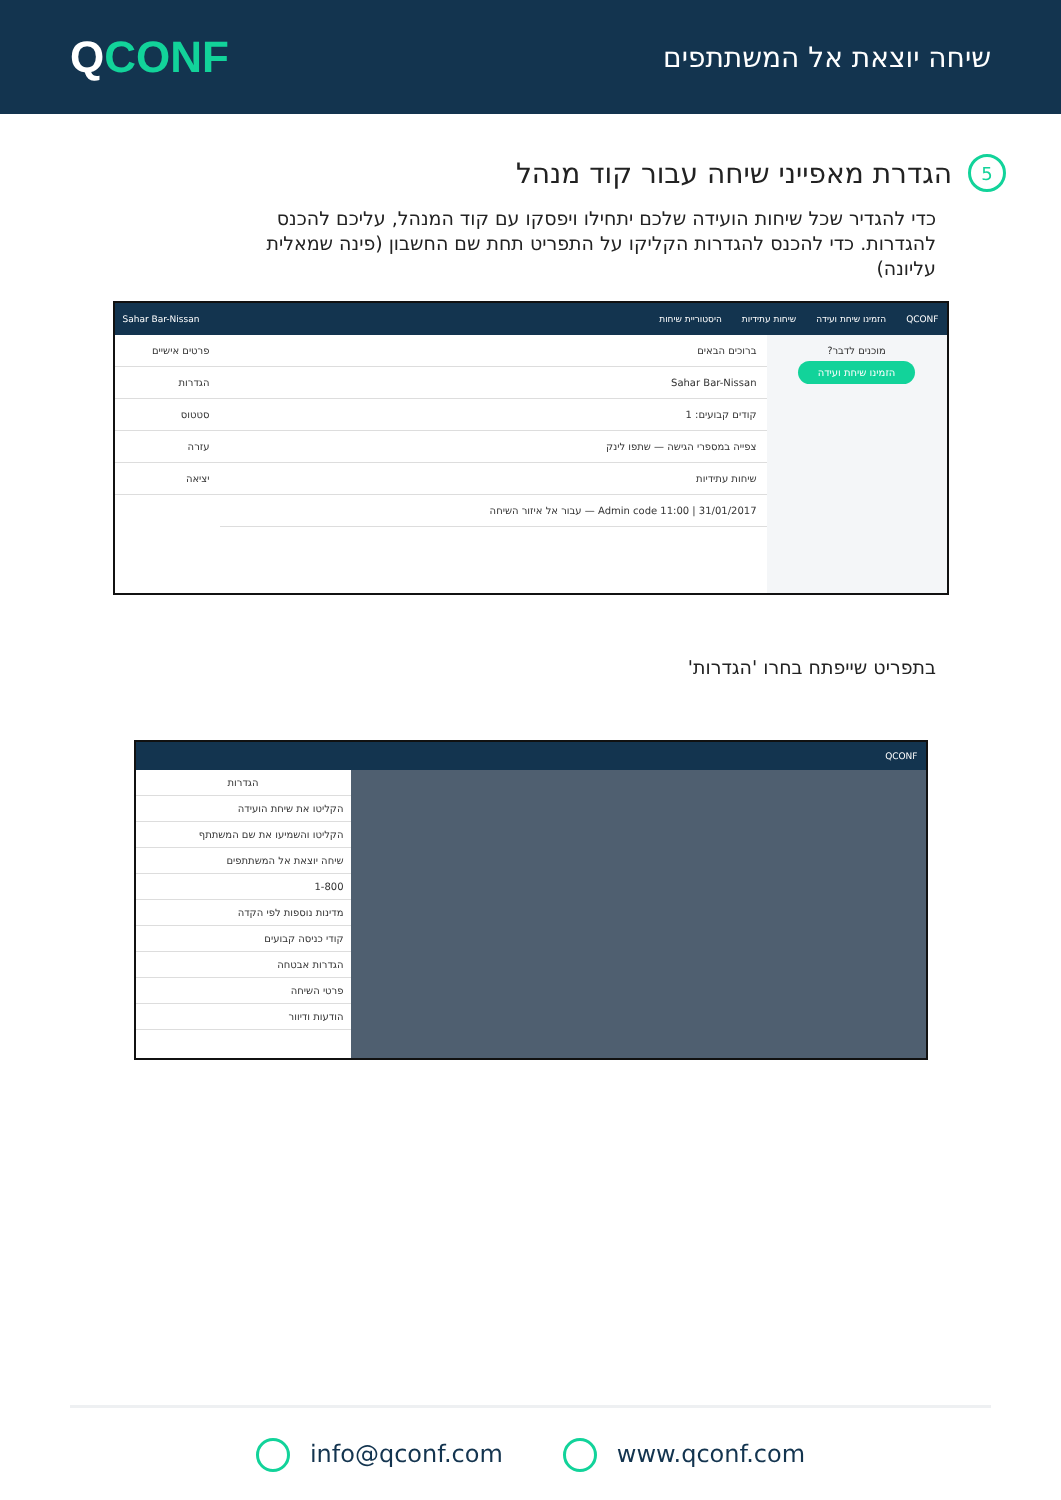QCONF
שיחה יוצאת אל המשתתפים
5 הגדרת מאפייני שיחה עבור קוד מנהל
כדי להגדיר שכל שיחות הועידה שלכם יתחילו ויפסקו עם קוד המנהל, עליכם להכנס להגדרות. כדי להכנס להגדרות הקליקו על התפריט תחת שם החשבון (פינה שמאלית עליונה)
QCONF הזמינו שיחת ועידה שיחות עתידיות היסטוריית שיחות Sahar Bar-Nissan
מוכנים לדבר?
הזמינו שיחת ועידה
ברוכים הבאים
Sahar Bar-Nissan
קודים קבועים: 1
צפייה במספרי הגישה — שתפו לינק
שיחות עתידיות
Admin code 11:00 | 31/01/2017 — עבור אל איזור השיחה
פרטים אישיים
הגדרות
סטטוס
עזרה
יציאה
בתפריט שייפתח בחרו 'הגדרות'
QCONF
הגדרות
הקליטו את שיחת הועידה
הקליטו והשמיעו את שם המשתתף
שיחה יוצאת אל המשתתפים
1-800
מדינות נוספות לפי הקדה
קודי כניסה קבועים
הגדרות אבטחה
פרטי השיחה
הודעות ודיוור
info@qconf.com www.qconf.com